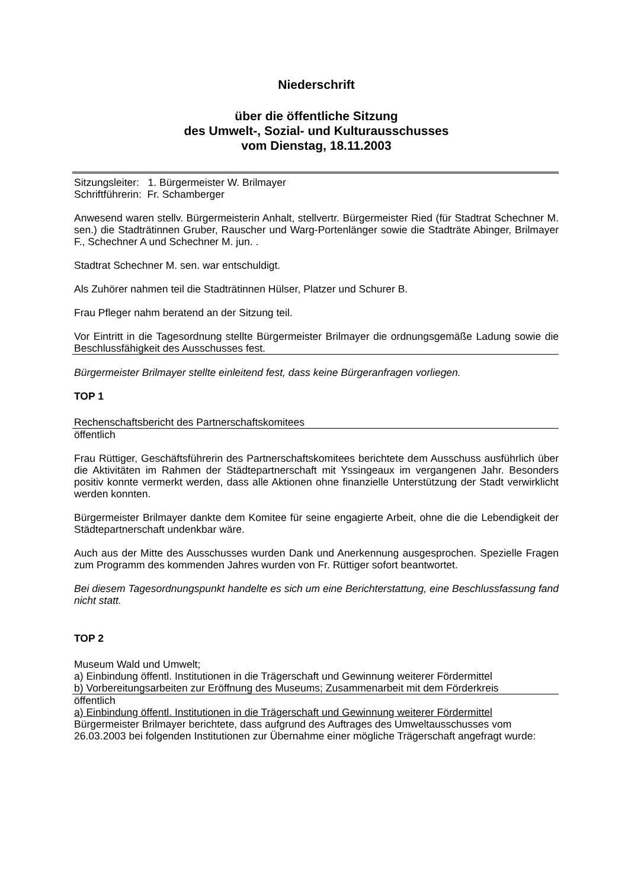Niederschrift
über die öffentliche Sitzung
des Umwelt-, Sozial- und Kulturausschusses
vom Dienstag, 18.11.2003
Sitzungsleiter: 1. Bürgermeister W. Brilmayer
Schriftführerin: Fr. Schamberger
Anwesend waren stellv. Bürgermeisterin Anhalt, stellvertr. Bürgermeister Ried (für Stadtrat Schechner M. sen.) die Stadträtinnen Gruber, Rauscher und Warg-Portenlänger sowie die Stadträte Abinger, Brilmayer F., Schechner A und Schechner M. jun. .
Stadtrat Schechner M. sen. war entschuldigt.
Als Zuhörer nahmen teil die Stadträtinnen Hülser, Platzer und Schurer B.
Frau Pfleger nahm beratend an der Sitzung teil.
Vor Eintritt in die Tagesordnung stellte Bürgermeister Brilmayer die ordnungsgemäße Ladung sowie die Beschlussfähigkeit des Ausschusses fest.
Bürgermeister Brilmayer stellte einleitend fest, dass keine Bürgeranfragen vorliegen.
TOP 1
Rechenschaftsbericht des Partnerschaftskomitees
öffentlich
Frau Rüttiger, Geschäftsführerin des Partnerschaftskomitees berichtete dem Ausschuss ausführlich über die Aktivitäten im Rahmen der Städtepartnerschaft mit Yssingeaux im vergangenen Jahr. Besonders positiv konnte vermerkt werden, dass alle Aktionen ohne finanzielle Unterstützung der Stadt verwirklicht werden konnten.
Bürgermeister Brilmayer dankte dem Komitee für seine engagierte Arbeit, ohne die die Lebendigkeit der Städtepartnerschaft undenkbar wäre.
Auch aus der Mitte des Ausschusses wurden Dank und Anerkennung ausgesprochen. Spezielle Fragen zum Programm des kommenden Jahres wurden von Fr. Rüttiger sofort beantwortet.
Bei diesem Tagesordnungspunkt handelte es sich um eine Berichterstattung, eine Beschlussfassung fand nicht statt.
TOP 2
Museum Wald und Umwelt;
a) Einbindung öffentl. Institutionen in die Trägerschaft und Gewinnung weiterer Fördermittel
b) Vorbereitungsarbeiten zur Eröffnung des Museums; Zusammenarbeit mit dem Förderkreis
öffentlich
a) Einbindung öffentl. Institutionen in die Trägerschaft und Gewinnung weiterer Fördermittel
Bürgermeister Brilmayer berichtete, dass aufgrund des Auftrages des Umweltausschusses vom 26.03.2003 bei folgenden Institutionen zur Übernahme einer mögliche Trägerschaft angefragt wurde: